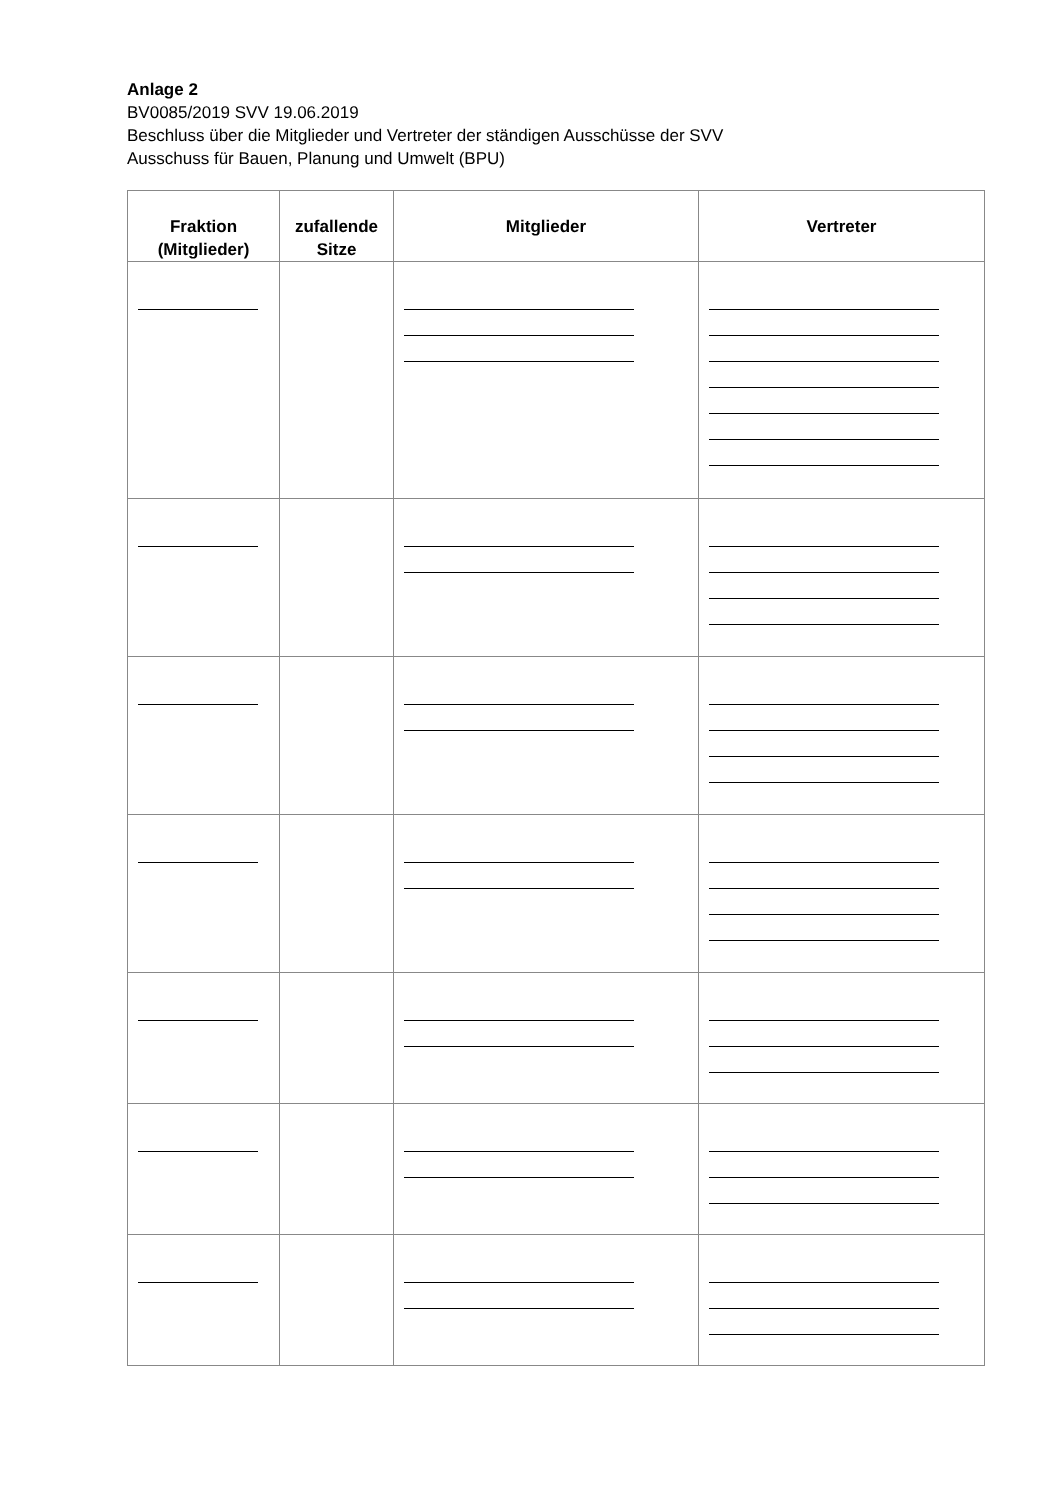Anlage 2
BV0085/2019 SVV 19.06.2019
Beschluss über die Mitglieder und Vertreter der ständigen Ausschüsse der SVV
Ausschuss für Bauen, Planung und Umwelt (BPU)
| Fraktion (Mitglieder) | zufallende Sitze | Mitglieder | Vertreter |
| --- | --- | --- | --- |